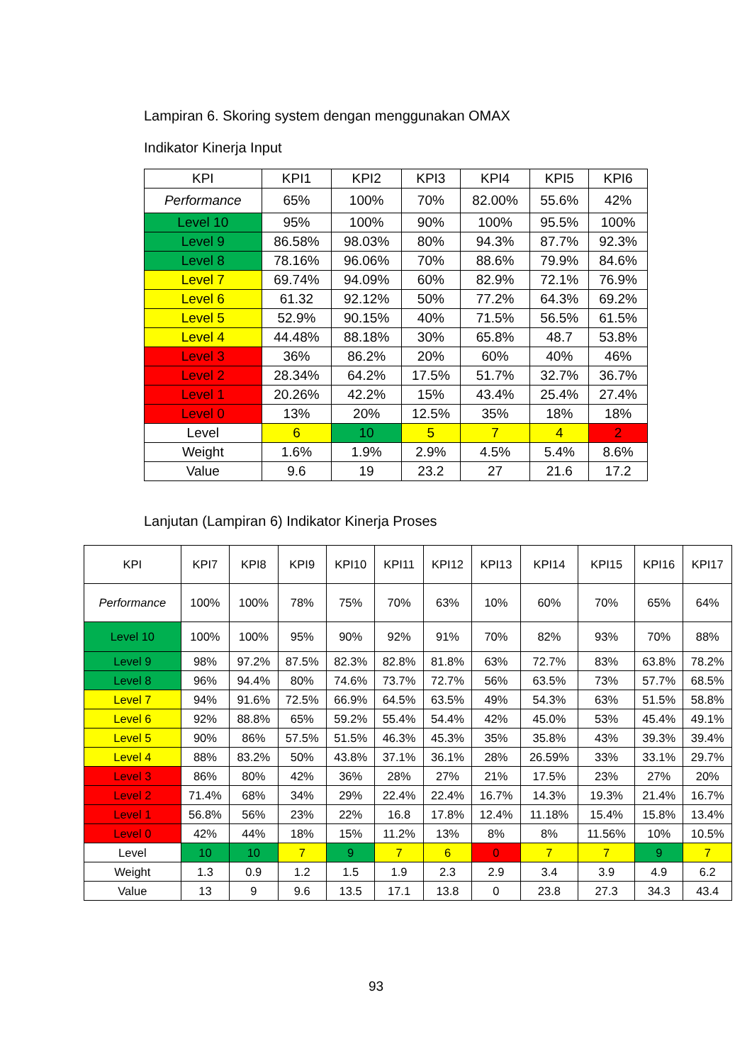Lampiran 6. Skoring system dengan menggunakan OMAX
Indikator Kinerja Input
| KPI | KPI1 | KPI2 | KPI3 | KPI4 | KPI5 | KPI6 |
| Performance | 65% | 100% | 70% | 82.00% | 55.6% | 42% |
| Level 10 | 95% | 100% | 90% | 100% | 95.5% | 100% |
| Level 9 | 86.58% | 98.03% | 80% | 94.3% | 87.7% | 92.3% |
| Level 8 | 78.16% | 96.06% | 70% | 88.6% | 79.9% | 84.6% |
| Level 7 | 69.74% | 94.09% | 60% | 82.9% | 72.1% | 76.9% |
| Level 6 | 61.32 | 92.12% | 50% | 77.2% | 64.3% | 69.2% |
| Level 5 | 52.9% | 90.15% | 40% | 71.5% | 56.5% | 61.5% |
| Level 4 | 44.48% | 88.18% | 30% | 65.8% | 48.7 | 53.8% |
| Level 3 | 36% | 86.2% | 20% | 60% | 40% | 46% |
| Level 2 | 28.34% | 64.2% | 17.5% | 51.7% | 32.7% | 36.7% |
| Level 1 | 20.26% | 42.2% | 15% | 43.4% | 25.4% | 27.4% |
| Level 0 | 13% | 20% | 12.5% | 35% | 18% | 18% |
| Level | 6 | 10 | 5 | 7 | 4 | 2 |
| Weight | 1.6% | 1.9% | 2.9% | 4.5% | 5.4% | 8.6% |
| Value | 9.6 | 19 | 23.2 | 27 | 21.6 | 17.2 |
Lanjutan (Lampiran 6) Indikator Kinerja Proses
| KPI | KPI7 | KPI8 | KPI9 | KPI10 | KPI11 | KPI12 | KPI13 | KPI14 | KPI15 | KPI16 | KPI17 |
| Performance | 100% | 100% | 78% | 75% | 70% | 63% | 10% | 60% | 70% | 65% | 64% |
| Level 10 | 100% | 100% | 95% | 90% | 92% | 91% | 70% | 82% | 93% | 70% | 88% |
| Level 9 | 98% | 97.2% | 87.5% | 82.3% | 82.8% | 81.8% | 63% | 72.7% | 83% | 63.8% | 78.2% |
| Level 8 | 96% | 94.4% | 80% | 74.6% | 73.7% | 72.7% | 56% | 63.5% | 73% | 57.7% | 68.5% |
| Level 7 | 94% | 91.6% | 72.5% | 66.9% | 64.5% | 63.5% | 49% | 54.3% | 63% | 51.5% | 58.8% |
| Level 6 | 92% | 88.8% | 65% | 59.2% | 55.4% | 54.4% | 42% | 45.0% | 53% | 45.4% | 49.1% |
| Level 5 | 90% | 86% | 57.5% | 51.5% | 46.3% | 45.3% | 35% | 35.8% | 43% | 39.3% | 39.4% |
| Level 4 | 88% | 83.2% | 50% | 43.8% | 37.1% | 36.1% | 28% | 26.59% | 33% | 33.1% | 29.7% |
| Level 3 | 86% | 80% | 42% | 36% | 28% | 27% | 21% | 17.5% | 23% | 27% | 20% |
| Level 2 | 71.4% | 68% | 34% | 29% | 22.4% | 22.4% | 16.7% | 14.3% | 19.3% | 21.4% | 16.7% |
| Level 1 | 56.8% | 56% | 23% | 22% | 16.8 | 17.8% | 12.4% | 11.18% | 15.4% | 15.8% | 13.4% |
| Level 0 | 42% | 44% | 18% | 15% | 11.2% | 13% | 8% | 8% | 11.56% | 10% | 10.5% |
| Level | 10 | 10 | 7 | 9 | 7 | 6 | 0 | 7 | 7 | 9 | 7 |
| Weight | 1.3 | 0.9 | 1.2 | 1.5 | 1.9 | 2.3 | 2.9 | 3.4 | 3.9 | 4.9 | 6.2 |
| Value | 13 | 9 | 9.6 | 13.5 | 17.1 | 13.8 | 0 | 23.8 | 27.3 | 34.3 | 43.4 |
93